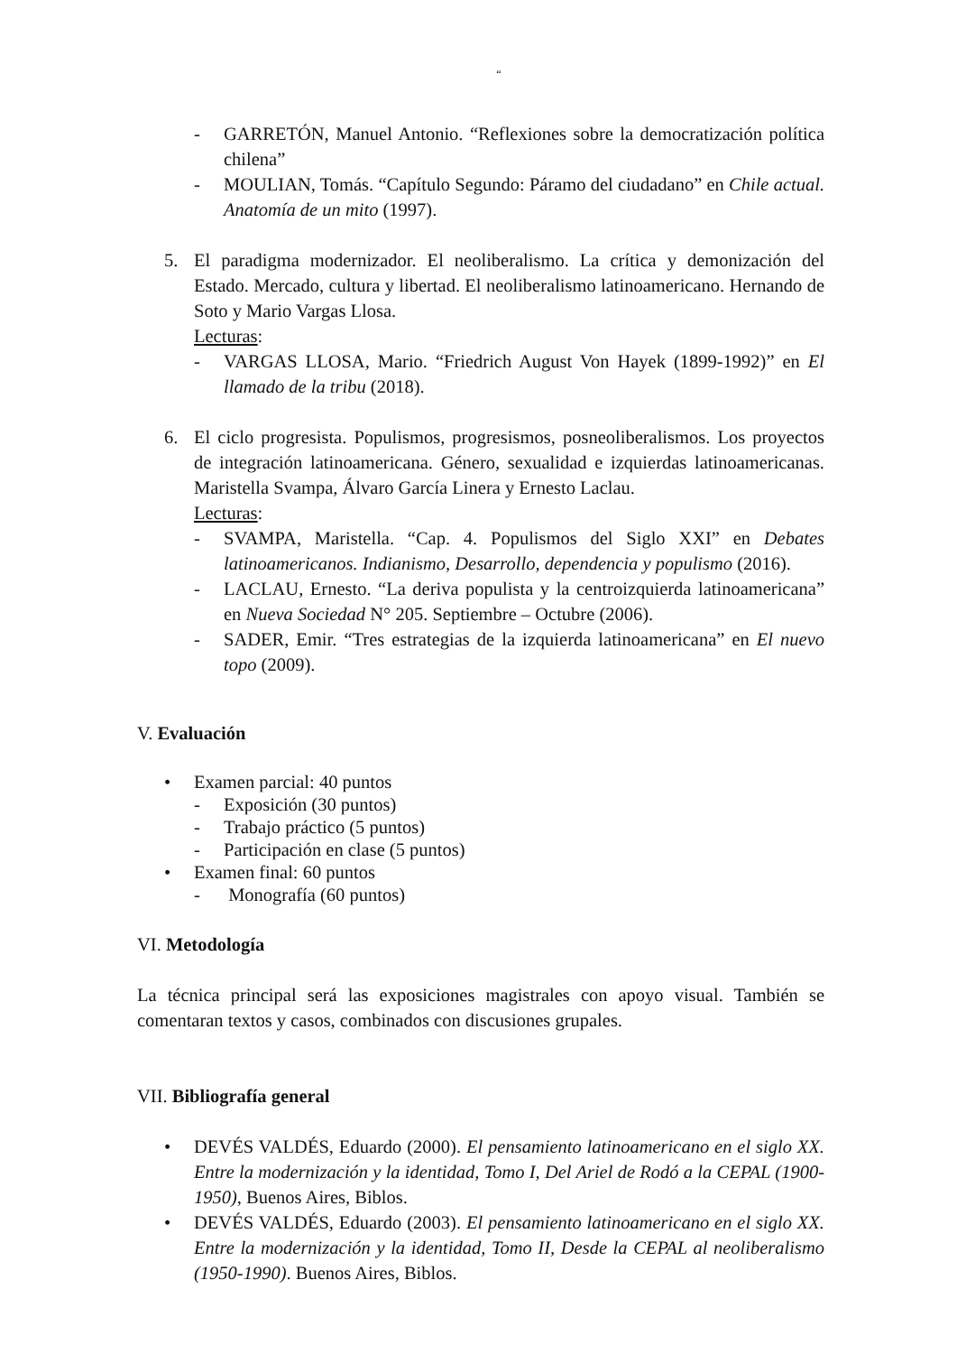“
- GARRETÓN, Manuel Antonio. “Reflexiones sobre la democratización política chilena”
- MOULIAN, Tomás. “Capítulo Segundo: Páramo del ciudadano” en Chile actual. Anatomía de un mito (1997).
5. El paradigma modernizador. El neoliberalismo. La crítica y demonización del Estado. Mercado, cultura y libertad. El neoliberalismo latinoamericano. Hernando de Soto y Mario Vargas Llosa.
Lecturas:
- VARGAS LLOSA, Mario. “Friedrich August Von Hayek (1899-1992)” en El llamado de la tribu (2018).
6. El ciclo progresista. Populismos, progresismos, posneoliberalismos. Los proyectos de integración latinoamericana. Género, sexualidad e izquierdas latinoamericanas. Maristella Svampa, Álvaro García Linera y Ernesto Laclau.
Lecturas:
- SVAMPA, Maristella. “Cap. 4. Populismos del Siglo XXI” en Debates latinoamericanos. Indianismo, Desarrollo, dependencia y populismo (2016).
- LACLAU, Ernesto. “La deriva populista y la centroizquierda latinoamericana” en Nueva Sociedad N° 205. Septiembre – Octubre (2006).
- SADER, Emir. “Tres estrategias de la izquierda latinoamericana” en El nuevo topo (2009).
V. Evaluación
• Examen parcial: 40 puntos
- Exposición (30 puntos)
- Trabajo práctico (5 puntos)
- Participación en clase (5 puntos)
• Examen final: 60 puntos
- Monografía (60 puntos)
VI. Metodología
La técnica principal será las exposiciones magistrales con apoyo visual. También se comentaran textos y casos, combinados con discusiones grupales.
VII. Bibliografía general
• DEVÉS VALDÉS, Eduardo (2000). El pensamiento latinoamericano en el siglo XX. Entre la modernización y la identidad, Tomo I, Del Ariel de Rodó a la CEPAL (1900-1950), Buenos Aires, Biblos.
• DEVÉS VALDÉS, Eduardo (2003). El pensamiento latinoamericano en el siglo XX. Entre la modernización y la identidad, Tomo II, Desde la CEPAL al neoliberalismo (1950-1990). Buenos Aires, Biblos.